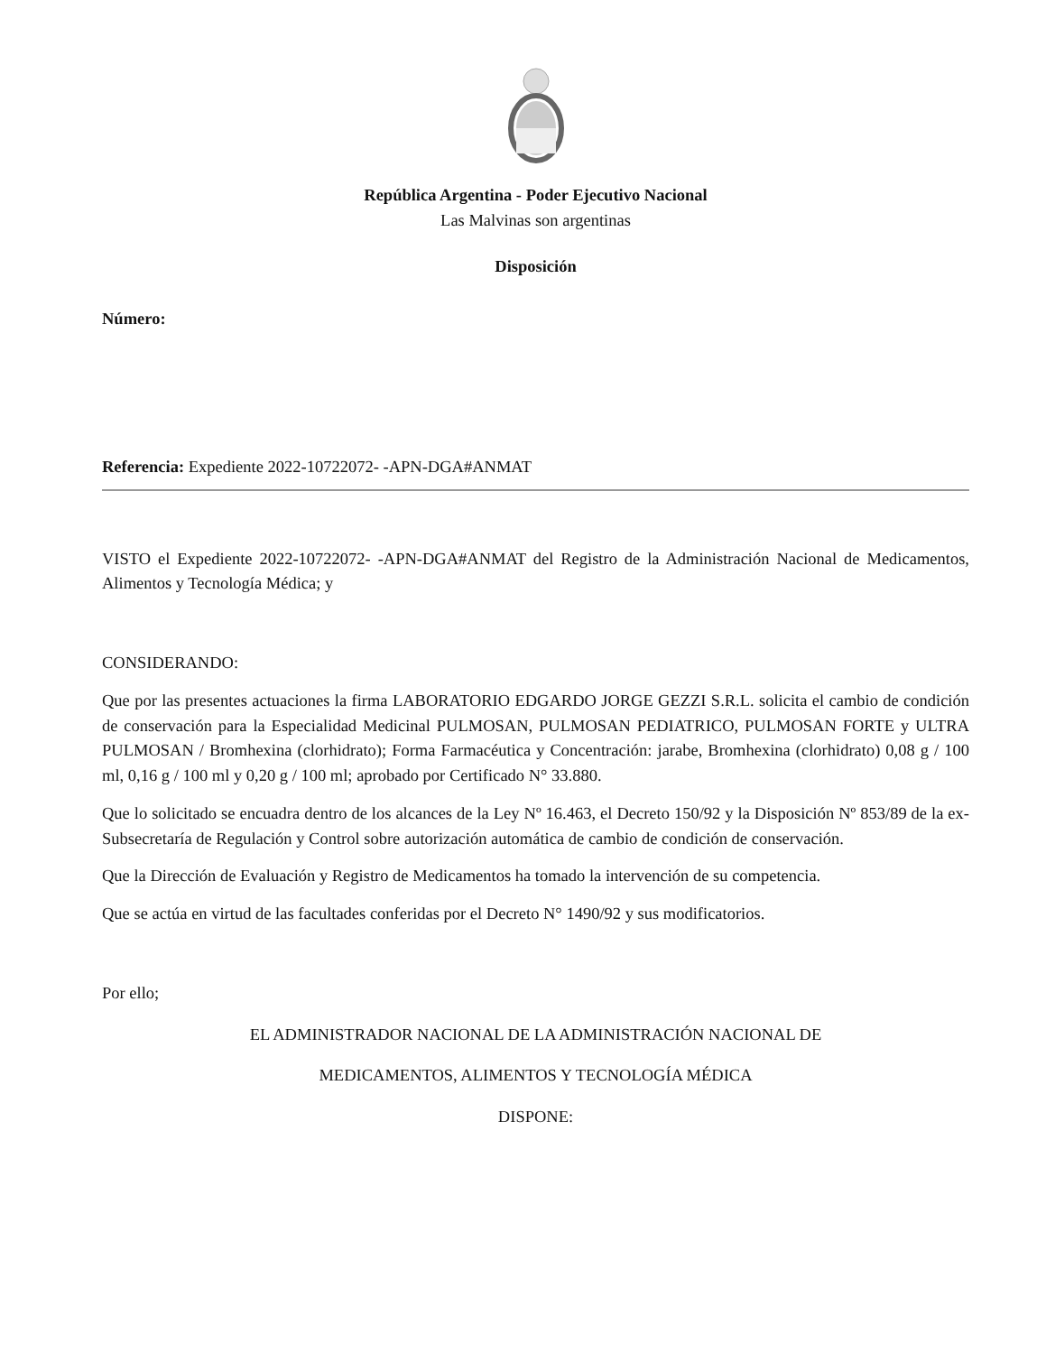República Argentina - Poder Ejecutivo Nacional
Las Malvinas son argentinas
Disposición
Número:
Referencia: Expediente 2022-10722072- -APN-DGA#ANMAT
VISTO el Expediente 2022-10722072- -APN-DGA#ANMAT del Registro de la Administración Nacional de Medicamentos, Alimentos y Tecnología Médica; y
CONSIDERANDO:
Que por las presentes actuaciones la firma LABORATORIO EDGARDO JORGE GEZZI S.R.L. solicita el cambio de condición de conservación para la Especialidad Medicinal PULMOSAN, PULMOSAN PEDIATRICO, PULMOSAN FORTE y ULTRA PULMOSAN / Bromhexina (clorhidrato); Forma Farmacéutica y Concentración: jarabe, Bromhexina (clorhidrato) 0,08 g / 100 ml, 0,16 g / 100 ml y 0,20 g / 100 ml; aprobado por Certificado N° 33.880.
Que lo solicitado se encuadra dentro de los alcances de la Ley Nº 16.463, el Decreto 150/92 y la Disposición Nº 853/89 de la ex-Subsecretaría de Regulación y Control sobre autorización automática de cambio de condición de conservación.
Que la Dirección de Evaluación y Registro de Medicamentos ha tomado la intervención de su competencia.
Que se actúa en virtud de las facultades conferidas por el Decreto N° 1490/92 y sus modificatorios.
Por ello;
EL ADMINISTRADOR NACIONAL DE LA ADMINISTRACIÓN NACIONAL DE
MEDICAMENTOS, ALIMENTOS Y TECNOLOGÍA MÉDICA
DISPONE: